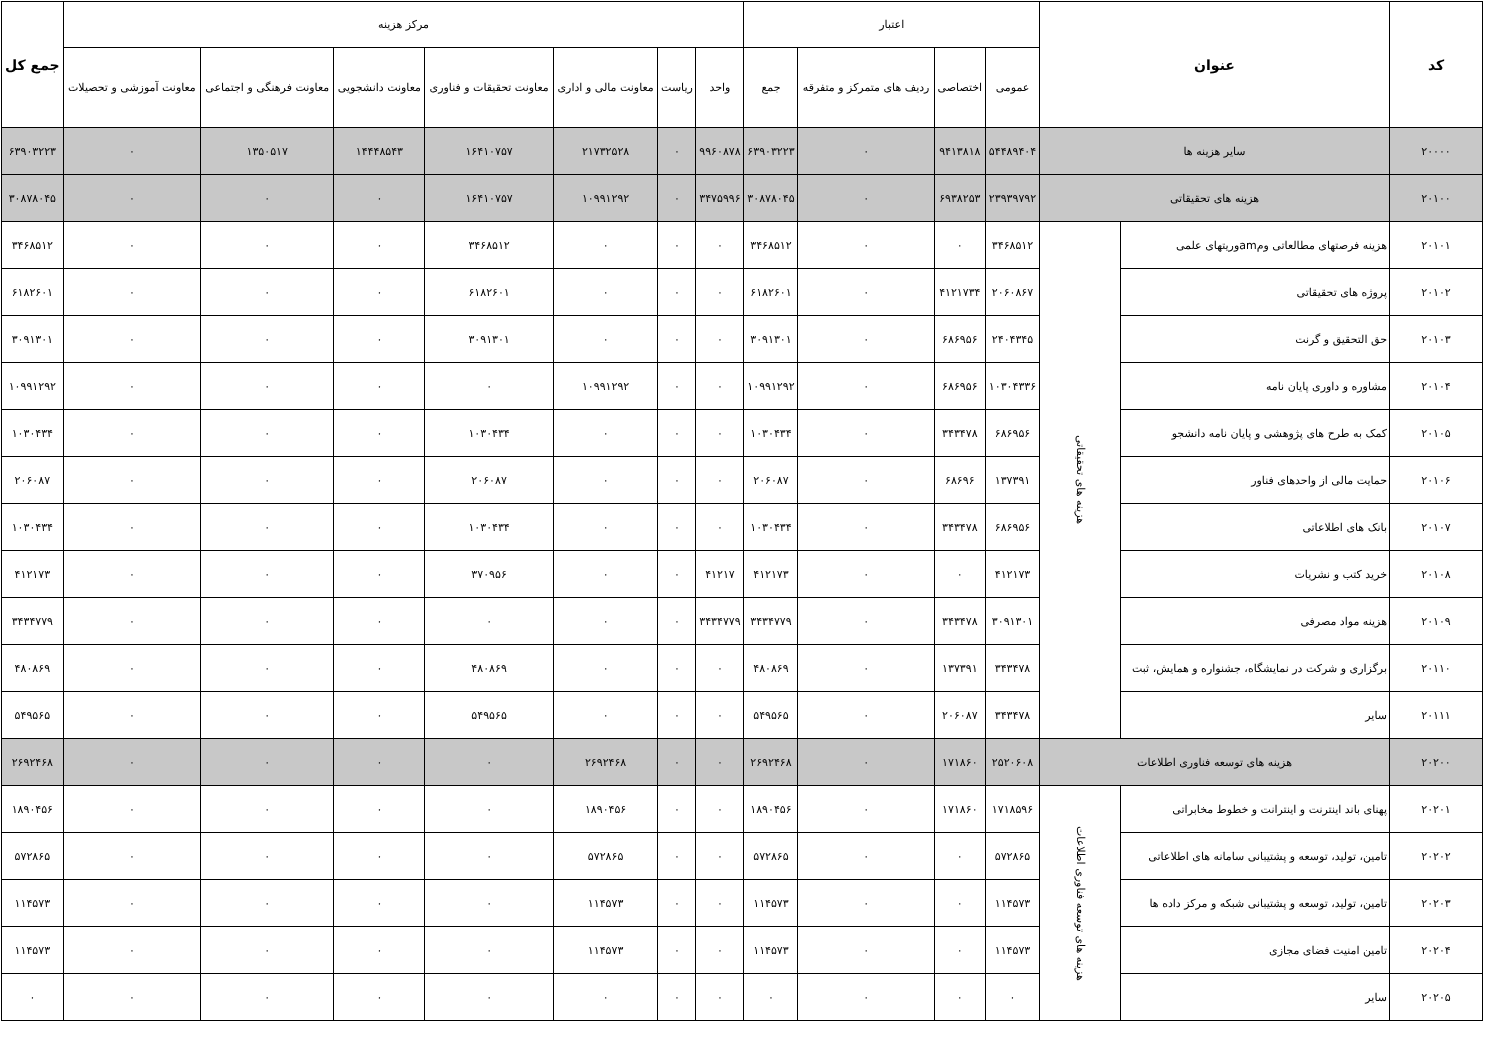| کد | عنوان | | اعتبار | | | | مرکز هزینه | | | | | | | جمع کل |
| --- | --- | --- | --- | --- | --- | --- | --- | --- | --- | --- | --- | --- | --- | --- |
| | | | عمومی | اختصاصی | ردیف های متمرکز و متفرقه | جمع | واحد | ریاست | معاونت مالی و اداری | معاونت تحقیقات و فناوری | معاونت دانشجویی | معاونت فرهنگی و اجتماعی | معاونت آموزشی و تحصیلات | |
| ۲۰۰۰۰ | سایر هزینه ها | | ۵۴۴۸۹۴۰۴ | ۹۴۱۳۸۱۸ | ۰ | ۶۳۹۰۳۲۲۳ | ۹۹۶۰۸۷۸ | ۰ | ۲۱۷۳۲۵۲۸ | ۱۶۴۱۰۷۵۷ | ۱۴۴۴۸۵۴۳ | ۱۳۵۰۵۱۷ | ۰ | ۶۳۹۰۳۲۲۳ |
| ۲۰۱۰۰ | هزینه های تحقیقاتی | | ۲۳۹۳۹۷۹۲ | ۶۹۳۸۲۵۳ | ۰ | ۳۰۸۷۸۰۴۵ | ۳۴۷۵۹۹۶ | ۰ | ۱۰۹۹۱۲۹۲ | ۱۶۴۱۰۷۵۷ | ۰ | ۰ | ۰ | ۳۰۸۷۸۰۴۵ |
| ۲۰۱۰۱ | هزینه فرصتهای مطالعاتی ومamوریتهای علمی | هزینه های تحقیقاتی | ۳۴۶۸۵۱۲ | ۰ | ۰ | ۳۴۶۸۵۱۲ | ۰ | ۰ | ۰ | ۳۴۶۸۵۱۲ | ۰ | ۰ | ۰ | ۳۴۶۸۵۱۲ |
| ۲۰۱۰۲ | پروژه های تحقیقاتی | | ۲۰۶۰۸۶۷ | ۴۱۲۱۷۳۴ | ۰ | ۶۱۸۲۶۰۱ | ۰ | ۰ | ۰ | ۶۱۸۲۶۰۱ | ۰ | ۰ | ۰ | ۶۱۸۲۶۰۱ |
| ۲۰۱۰۳ | حق التحقیق و گرنت | | ۲۴۰۴۳۴۵ | ۶۸۶۹۵۶ | ۰ | ۳۰۹۱۳۰۱ | ۰ | ۰ | ۰ | ۳۰۹۱۳۰۱ | ۰ | ۰ | ۰ | ۳۰۹۱۳۰۱ |
| ۲۰۱۰۴ | مشاوره و داوری پایان نامه | | ۱۰۳۰۴۳۳۶ | ۶۸۶۹۵۶ | ۰ | ۱۰۹۹۱۲۹۲ | ۰ | ۰ | ۱۰۹۹۱۲۹۲ | ۰ | ۰ | ۰ | ۰ | ۱۰۹۹۱۲۹۲ |
| ۲۰۱۰۵ | کمک به طرح های پژوهشی و پایان نامه دانشجو | | ۶۸۶۹۵۶ | ۳۴۳۴۷۸ | ۰ | ۱۰۳۰۴۳۴ | ۰ | ۰ | ۰ | ۱۰۳۰۴۳۴ | ۰ | ۰ | ۰ | ۱۰۳۰۴۳۴ |
| ۲۰۱۰۶ | حمایت مالی از واحدهای فناور | | ۱۳۷۳۹۱ | ۶۸۶۹۶ | ۰ | ۲۰۶۰۸۷ | ۰ | ۰ | ۰ | ۲۰۶۰۸۷ | ۰ | ۰ | ۰ | ۲۰۶۰۸۷ |
| ۲۰۱۰۷ | بانک های اطلاعاتی | | ۶۸۶۹۵۶ | ۳۴۳۴۷۸ | ۰ | ۱۰۳۰۴۳۴ | ۰ | ۰ | ۰ | ۱۰۳۰۴۳۴ | ۰ | ۰ | ۰ | ۱۰۳۰۴۳۴ |
| ۲۰۱۰۸ | خرید کتب و نشریات | | ۴۱۲۱۷۳ | ۰ | ۰ | ۴۱۲۱۷۳ | ۴۱۲۱۷ | ۰ | ۰ | ۳۷۰۹۵۶ | ۰ | ۰ | ۰ | ۴۱۲۱۷۳ |
| ۲۰۱۰۹ | هزینه مواد مصرفی | | ۳۰۹۱۳۰۱ | ۳۴۳۴۷۸ | ۰ | ۳۴۳۴۷۷۹ | ۳۴۳۴۷۷۹ | ۰ | ۰ | ۰ | ۰ | ۰ | ۰ | ۳۴۳۴۷۷۹ |
| ۲۰۱۱۰ | برگزاری و شرکت در نمایشگاه، جشنواره و همایش، ثبت | | ۳۴۳۴۷۸ | ۱۳۷۳۹۱ | ۰ | ۴۸۰۸۶۹ | ۰ | ۰ | ۰ | ۴۸۰۸۶۹ | ۰ | ۰ | ۰ | ۴۸۰۸۶۹ |
| ۲۰۱۱۱ | سایر | | ۳۴۳۴۷۸ | ۲۰۶۰۸۷ | ۰ | ۵۴۹۵۶۵ | ۰ | ۰ | ۰ | ۵۴۹۵۶۵ | ۰ | ۰ | ۰ | ۵۴۹۵۶۵ |
| ۲۰۲۰۰ | هزینه های توسعه فناوری اطلاعات | | ۲۵۲۰۶۰۸ | ۱۷۱۸۶۰ | ۰ | ۲۶۹۲۴۶۸ | ۰ | ۰ | ۲۶۹۲۴۶۸ | ۰ | ۰ | ۰ | ۰ | ۲۶۹۲۴۶۸ |
| ۲۰۲۰۱ | پهنای باند اینترنت و اینترانت و خطوط مخابراتی | هزینه های توسعه فناوری اطلاعات | ۱۷۱۸۵۹۶ | ۱۷۱۸۶۰ | ۰ | ۱۸۹۰۴۵۶ | ۰ | ۰ | ۱۸۹۰۴۵۶ | ۰ | ۰ | ۰ | ۰ | ۱۸۹۰۴۵۶ |
| ۲۰۲۰۲ | تامین، تولید، توسعه و پشتیبانی سامانه های اطلاعاتی | | ۵۷۲۸۶۵ | ۰ | ۰ | ۵۷۲۸۶۵ | ۰ | ۰ | ۵۷۲۸۶۵ | ۰ | ۰ | ۰ | ۰ | ۵۷۲۸۶۵ |
| ۲۰۲۰۳ | تامین، تولید، توسعه و پشتیبانی شبکه و مرکز داده ها | | ۱۱۴۵۷۳ | ۰ | ۰ | ۱۱۴۵۷۳ | ۰ | ۰ | ۱۱۴۵۷۳ | ۰ | ۰ | ۰ | ۰ | ۱۱۴۵۷۳ |
| ۲۰۲۰۴ | تامین امنیت فضای مجازی | | ۱۱۴۵۷۳ | ۰ | ۰ | ۱۱۴۵۷۳ | ۰ | ۰ | ۱۱۴۵۷۳ | ۰ | ۰ | ۰ | ۰ | ۱۱۴۵۷۳ |
| ۲۰۲۰۵ | سایر | | ۰ | ۰ | ۰ | ۰ | ۰ | ۰ | ۰ | ۰ | ۰ | ۰ | ۰ | ۰ |